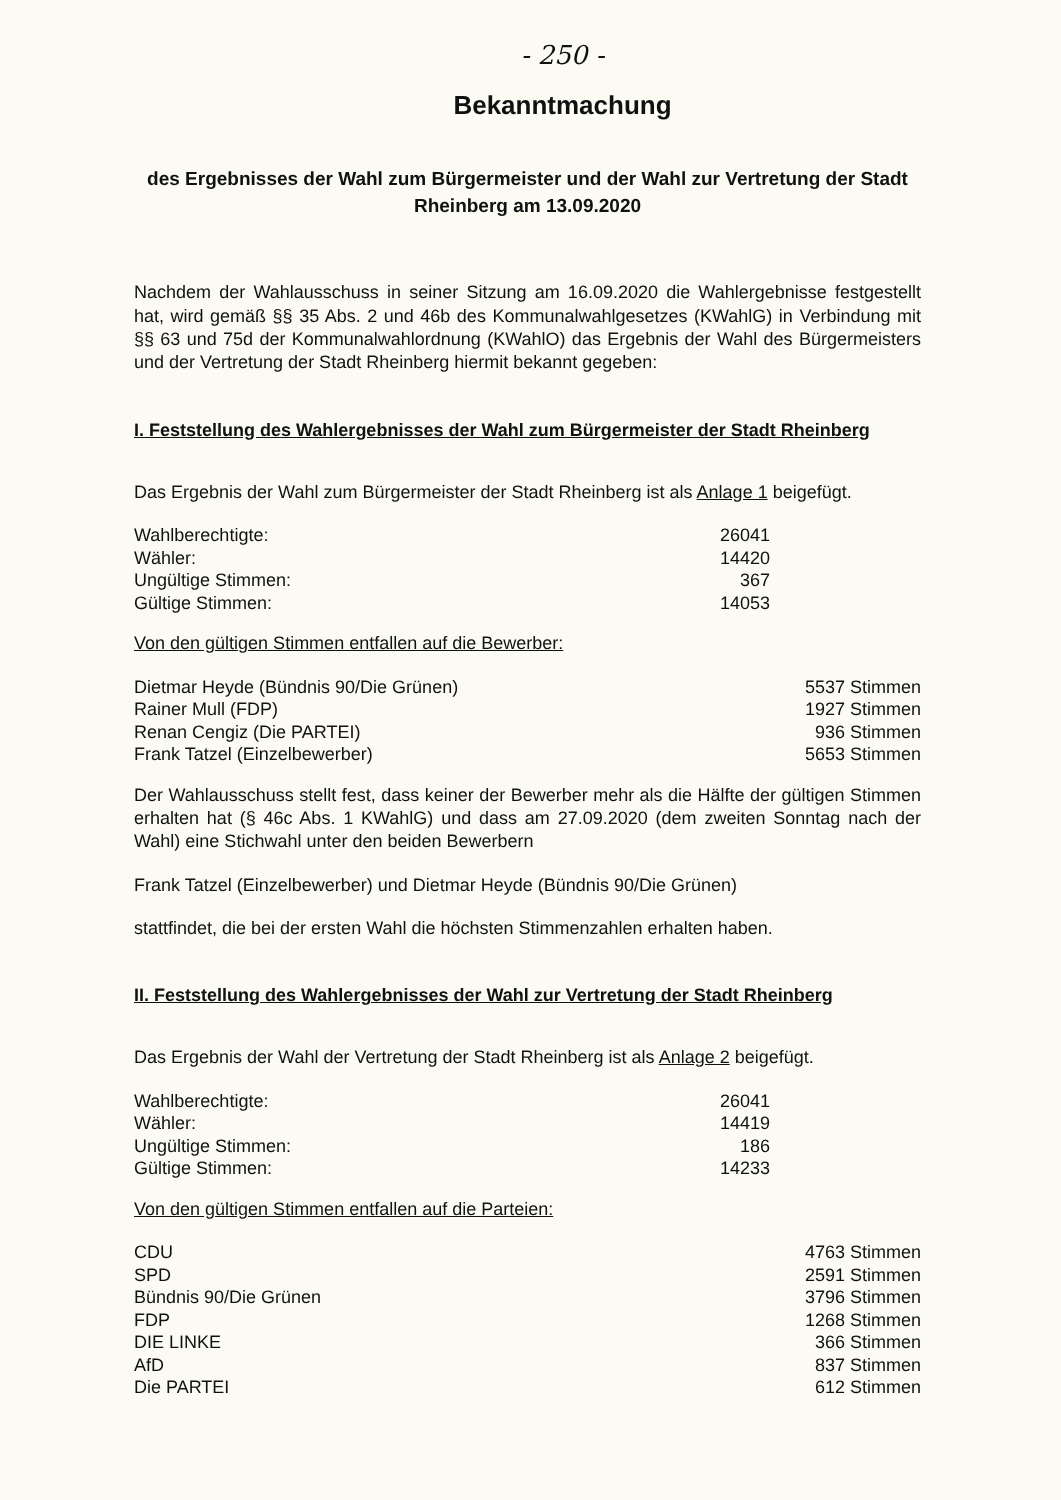- 250 -
Bekanntmachung
des Ergebnisses der Wahl zum Bürgermeister und der Wahl zur Vertretung der Stadt Rheinberg am 13.09.2020
Nachdem der Wahlausschuss in seiner Sitzung am 16.09.2020 die Wahlergebnisse festgestellt hat, wird gemäß §§ 35 Abs. 2 und 46b des Kommunalwahlgesetzes (KWahlG) in Verbindung mit §§ 63 und 75d der Kommunalwahlordnung (KWahlO) das Ergebnis der Wahl des Bürgermeisters und der Vertretung der Stadt Rheinberg hiermit bekannt gegeben:
I. Feststellung des Wahlergebnisses der Wahl zum Bürgermeister der Stadt Rheinberg
Das Ergebnis der Wahl zum Bürgermeister der Stadt Rheinberg ist als Anlage 1 beigefügt.
| Wahlberechtigte: | 26041 |
| Wähler: | 14420 |
| Ungültige Stimmen: | 367 |
| Gültige Stimmen: | 14053 |
Von den gültigen Stimmen entfallen auf die Bewerber:
| Dietmar Heyde (Bündnis 90/Die Grünen) | 5537 Stimmen |
| Rainer Mull (FDP) | 1927 Stimmen |
| Renan Cengiz (Die PARTEI) | 936 Stimmen |
| Frank Tatzel (Einzelbewerber) | 5653 Stimmen |
Der Wahlausschuss stellt fest, dass keiner der Bewerber mehr als die Hälfte der gültigen Stimmen erhalten hat (§ 46c Abs. 1 KWahlG) und dass am 27.09.2020 (dem zweiten Sonntag nach der Wahl) eine Stichwahl unter den beiden Bewerbern
Frank Tatzel (Einzelbewerber) und Dietmar Heyde (Bündnis 90/Die Grünen)
stattfindet, die bei der ersten Wahl die höchsten Stimmenzahlen erhalten haben.
II. Feststellung des Wahlergebnisses der Wahl zur Vertretung der Stadt Rheinberg
Das Ergebnis der Wahl der Vertretung der Stadt Rheinberg ist als Anlage 2 beigefügt.
| Wahlberechtigte: | 26041 |
| Wähler: | 14419 |
| Ungültige Stimmen: | 186 |
| Gültige Stimmen: | 14233 |
Von den gültigen Stimmen entfallen auf die Parteien:
| CDU | 4763 Stimmen |
| SPD | 2591 Stimmen |
| Bündnis 90/Die Grünen | 3796 Stimmen |
| FDP | 1268 Stimmen |
| DIE LINKE | 366 Stimmen |
| AfD | 837 Stimmen |
| Die PARTEI | 612 Stimmen |